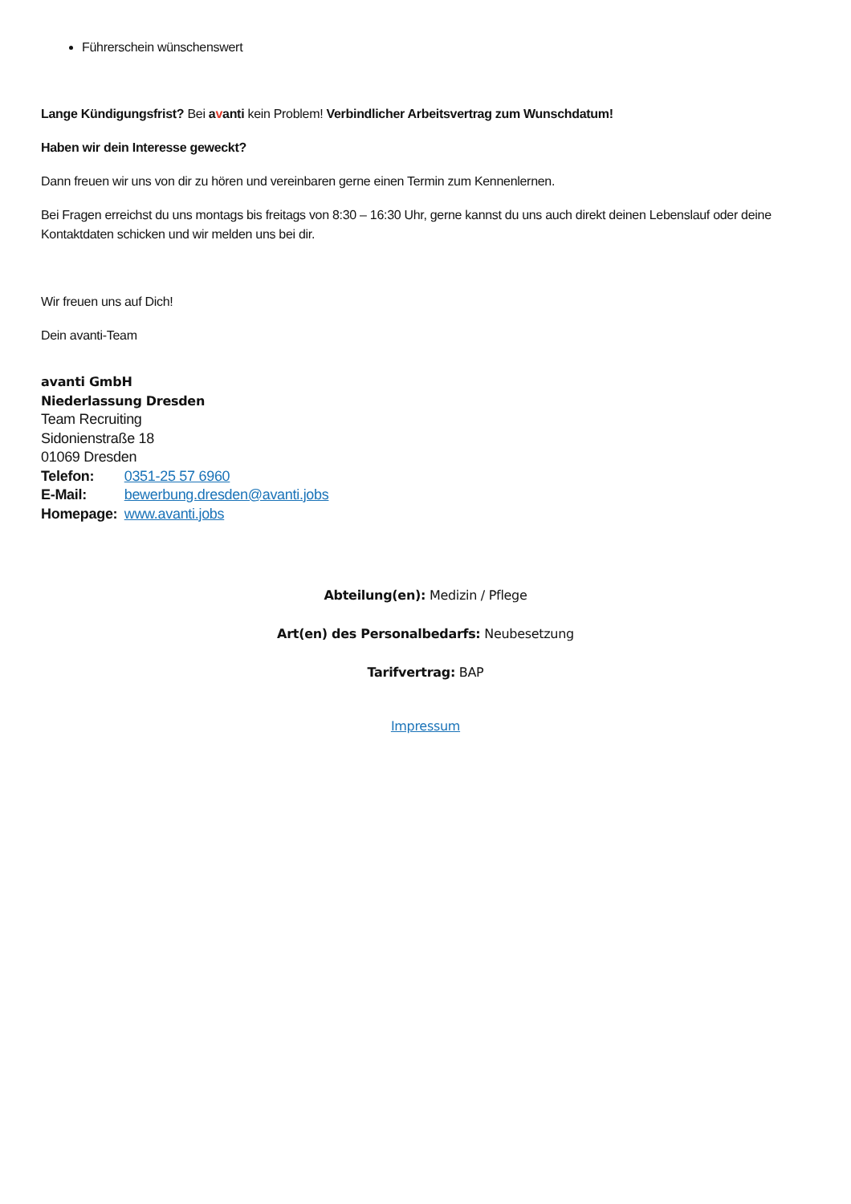Führerschein wünschenswert
Lange Kündigungsfrist? Bei avanti kein Problem! Verbindlicher Arbeitsvertrag zum Wunschdatum!
Haben wir dein Interesse geweckt?
Dann freuen wir uns von dir zu hören und vereinbaren gerne einen Termin zum Kennenlernen.
Bei Fragen erreichst du uns montags bis freitags von 8:30 – 16:30 Uhr, gerne kannst du uns auch direkt deinen Lebenslauf oder deine Kontaktdaten schicken und wir melden uns bei dir.
Wir freuen uns auf Dich!
Dein avanti-Team
avanti GmbH
Niederlassung Dresden
Team Recruiting
Sidonienstraße 18
01069 Dresden
Telefon: 0351-25 57 6960
E-Mail: bewerbung.dresden@avanti.jobs
Homepage: www.avanti.jobs
Abteilung(en): Medizin / Pflege
Art(en) des Personalbedarfs: Neubesetzung
Tarifvertrag: BAP
Impressum